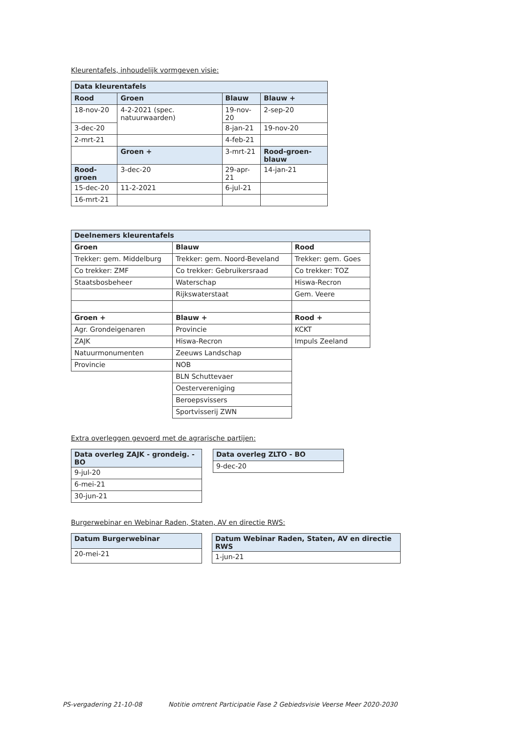Kleurentafels, inhoudelijk vormgeven visie:
| Data kleurentafels | | | |
| --- | --- | --- | --- |
| Rood | Groen | Blauw | Blauw + |
| 18-nov-20 | 4-2-2021 (spec. natuurwaarden) | 19-nov-20 | 2-sep-20 |
| 3-dec-20 | | 8-jan-21 | 19-nov-20 |
| 2-mrt-21 | | 4-feb-21 | |
| | Groen + | 3-mrt-21 | Rood-groen-blauw |
| Rood-groen | 3-dec-20 | 29-apr-21 | 14-jan-21 |
| 15-dec-20 | 11-2-2021 | 6-jul-21 | |
| 16-mrt-21 | | | |
| Deelnemers kleurentafels | | |
| --- | --- | --- |
| Groen | Blauw | Rood |
| Trekker: gem. Middelburg | Trekker: gem. Noord-Beveland | Trekker: gem. Goes |
| Co trekker: ZMF | Co trekker: Gebruikersraad | Co trekker: TOZ |
| Staatsbosbeheer | Waterschap | Hiswa-Recron |
| | Rijkswaterstaat | Gem. Veere |
| Groen + | Blauw + | Rood + |
| Agr. Grondeigenaren | Provincie | KCKT |
| ZAJK | Hiswa-Recron | Impuls Zeeland |
| Natuurmonumenten | Zeeuws Landschap | |
| Provincie | NOB | |
| | BLN Schuttevaer | |
| | Oestervereniging | |
| | Beroepsvissers | |
| | Sportvisserij ZWN | |
Extra overleggen gevoerd met de agrarische partijen:
| Data overleg ZAJK - grondeig. - BO |
| --- |
| 9-jul-20 |
| 6-mei-21 |
| 30-jun-21 |
| Data overleg ZLTO - BO |
| --- |
| 9-dec-20 |
Burgerwebinar en Webinar Raden, Staten, AV en directie RWS:
| Datum Burgerwebinar |
| --- |
| 20-mei-21 |
| Datum Webinar Raden, Staten, AV en directie RWS |
| --- |
| 1-jun-21 |
PS-vergadering 21-10-08 Notitie omtrent Participatie Fase 2 Gebiedsvisie Veerse Meer 2020-2030